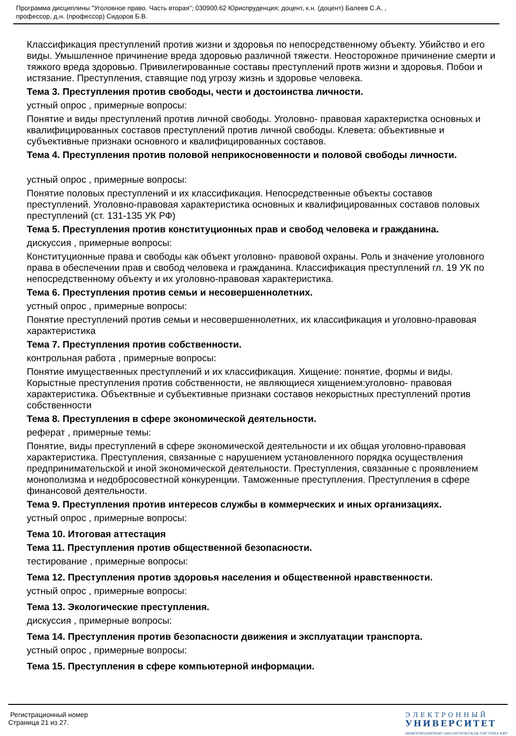Программа дисциплины "Уголовное право. Часть вторая"; 030900.62 Юриспруденция; доцент, к.н. (доцент) Балеев С.А. ,
профессор, д.н. (профессор) Сидоров Б.В.
Классификация преступлений против жизни и здоровья по непосредственному объекту. Убийство и его виды. Умышленное причинение вреда здоровью различной тяжести. Неосторожное причинение смерти и тяжкого вреда здоровью. Привилегированные составы преступлений протв жизни и здоровья. Побои и истязание. Преступления, ставящие под угрозу жизнь и здоровье человека.
Тема 3. Преступления против свободы, чести и достоинства личности.
устный опрос , примерные вопросы:
Понятие и виды преступлений против личной свободы. Уголовно- правовая характеристка основных и квалифицированных составов преступлений против личной свободы. Клевета: объективные и субъективные признаки основного и квалифицированных составов.
Тема 4. Преступления против половой неприкосновенности и половой свободы личности.
устный опрос , примерные вопросы:
Понятие половых преступлений и их классификация. Непосредственные объекты составов преступлений. Уголовно-правовая характеристика основных и квалифицированных составов половых преступлений (ст. 131-135 УК РФ)
Тема 5. Преступления против конституционных прав и свобод человека и гражданина.
дискуссия , примерные вопросы:
Конституционные права и свободы как объект уголовно- правовой охраны. Роль и значение уголовного права в обеспечении прав и свобод человека и гражданина. Классификация преступлений гл. 19 УК по непосредственному объекту и их уголовно-правовая характеристика.
Тема 6. Преступления против семьи и несовершеннолетних.
устный опрос , примерные вопросы:
Понятие преступлений против семьи и несовершеннолетних, их классификация и уголовно-правовая характеристика
Тема 7. Преступления против собственности.
контрольная работа , примерные вопросы:
Понятие имущественных преступлений и их классификация. Хищение: понятие, формы и виды. Корыстные преступления против собственности, не являющиеся хищением:уголовно- правовая характеристика. Объектвные и субъективные признаки составов некорыстных преступлений против собственности
Тема 8. Преступления в сфере экономической деятельности.
реферат , примерные темы:
Понятие, виды преступлений в сфере экономической деятельности и их общая уголовно-правовая характеристика. Преступления, связанные с нарушением установленного порядка осуществления предпринимательской и иной экономической деятельности. Преступления, связанные с проявлением монополизма и недобросовестной конкуренции. Таможенные преступления. Преступления в сфере финансовой деятельности.
Тема 9. Преступления против интересов службы в коммерческих и иных организациях.
устный опрос , примерные вопросы:
Тема 10. Итоговая аттестация
Тема 11. Преступления против общественной безопасности.
тестирование , примерные вопросы:
Тема 12. Преступления против здоровья населения и общественной нравственности.
устный опрос , примерные вопросы:
Тема 13. Экологические преступления.
дискуссия , примерные вопросы:
Тема 14. Преступления против безопасности движения и эксплуатации транспорта.
устный опрос , примерные вопросы:
Тема 15. Преступления в сфере компьютерной информации.
Регистрационный номер
Страница 21 из 27.
ЭЛЕКТРОННЫЙ
УНИВЕРСИТЕТ
ИНФОРМАЦИОННО АНАЛИТИЧЕСКАЯ СИСТЕМА КФУ